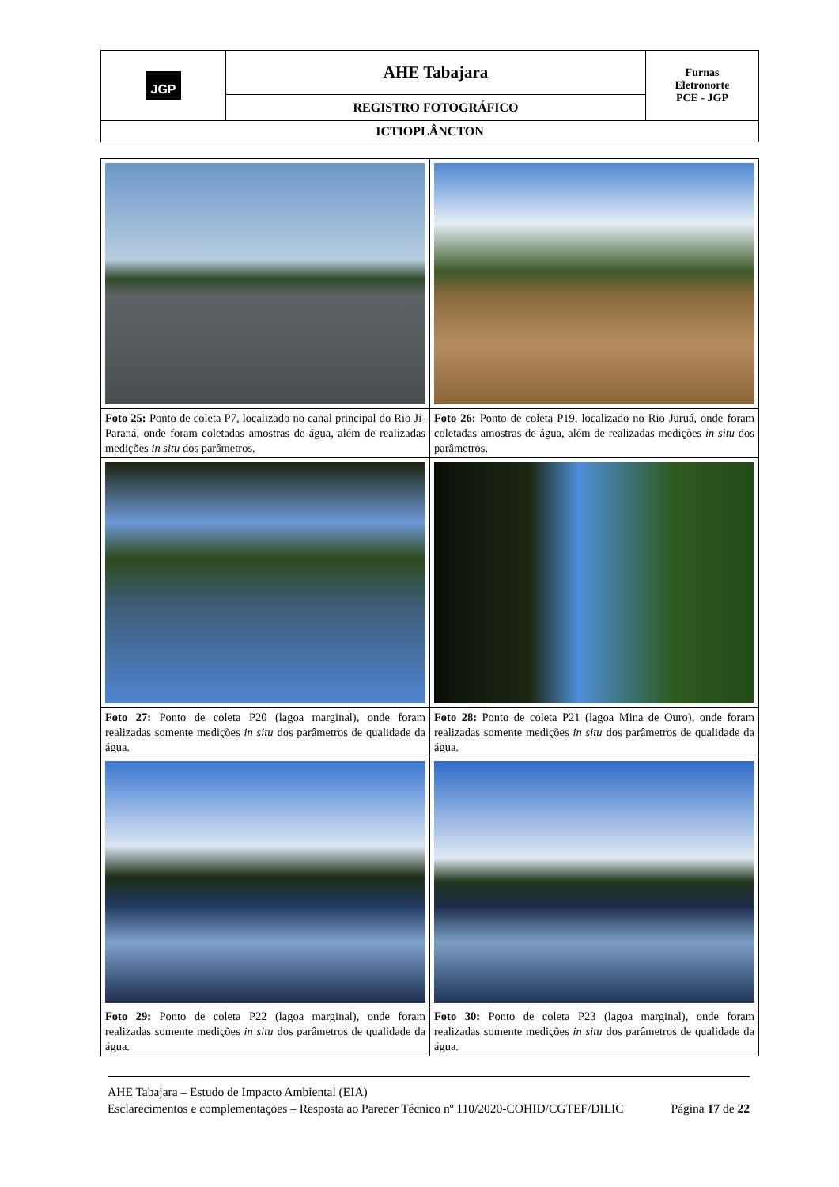| JGP | AHE Tabajara | Furnas Eletronorte PCE - JGP |
| | REGISTRO FOTOGRÁFICO | |
| ICTIOPLÂNCTON | | |
| Foto 25: Ponto de coleta P7, localizado no canal principal do Rio Ji-Paraná, onde foram coletadas amostras de água, além de realizadas medições in situ dos parâmetros. | Foto 26: Ponto de coleta P19, localizado no Rio Juruá, onde foram coletadas amostras de água, além de realizadas medições in situ dos parâmetros. |
| Foto 27: Ponto de coleta P20 (lagoa marginal), onde foram realizadas somente medições in situ dos parâmetros de qualidade da água. | Foto 28: Ponto de coleta P21 (lagoa Mina de Ouro), onde foram realizadas somente medições in situ dos parâmetros de qualidade da água. |
| Foto 29: Ponto de coleta P22 (lagoa marginal), onde foram realizadas somente medições in situ dos parâmetros de qualidade da água. | Foto 30: Ponto de coleta P23 (lagoa marginal), onde foram realizadas somente medições in situ dos parâmetros de qualidade da água. |
AHE Tabajara – Estudo de Impacto Ambiental (EIA)
Esclarecimentos e complementações – Resposta ao Parecer Técnico nº 110/2020-COHID/CGTEF/DILIC Página 17 de 22